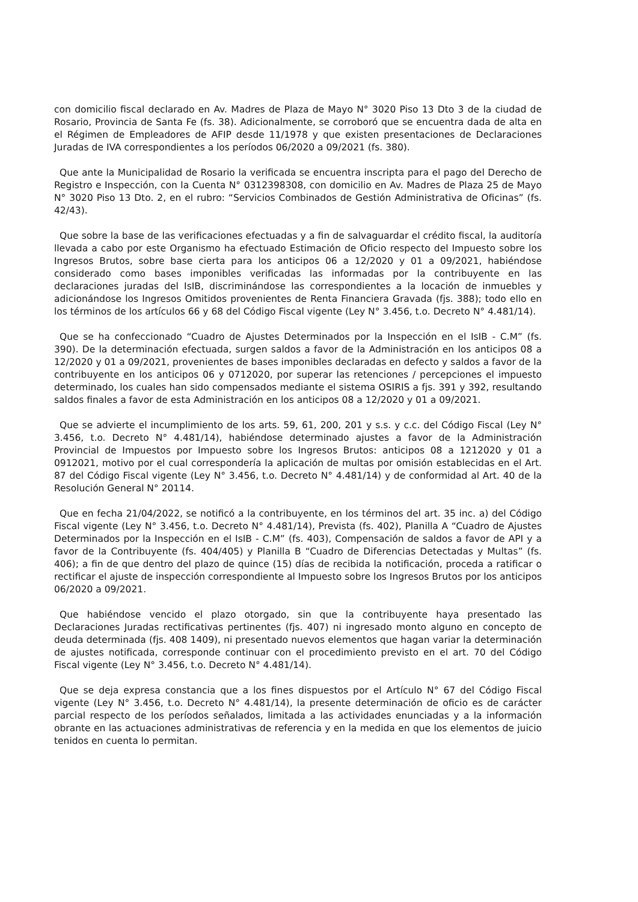con domicilio fiscal declarado en Av. Madres de Plaza de Mayo N° 3020 Piso 13 Dto 3 de la ciudad de Rosario, Provincia de Santa Fe (fs. 38). Adicionalmente, se corroboró que se encuentra dada de alta en el Régimen de Empleadores de AFIP desde 11/1978 y que existen presentaciones de Declaraciones Juradas de IVA correspondientes a los períodos 06/2020 a 09/2021 (fs. 380).
Que ante la Municipalidad de Rosario la verificada se encuentra inscripta para el pago del Derecho de Registro e Inspección, con la Cuenta N° 0312398308, con domicilio en Av. Madres de Plaza 25 de Mayo N° 3020 Piso 13 Dto. 2, en el rubro: “Servicios Combinados de Gestión Administrativa de Oficinas” (fs. 42/43).
Que sobre la base de las verificaciones efectuadas y a fin de salvaguardar el crédito fiscal, la auditoría llevada a cabo por este Organismo ha efectuado Estimación de Oficio respecto del Impuesto sobre los Ingresos Brutos, sobre base cierta para los anticipos 06 a 12/2020 y 01 a 09/2021, habiéndose considerado como bases imponibles verificadas las informadas por la contribuyente en las declaraciones juradas del IsIB, discriminándose las correspondientes a la locación de inmuebles y adicionándose los Ingresos Omitidos provenientes de Renta Financiera Gravada (fjs. 388); todo ello en los términos de los artículos 66 y 68 del Código Fiscal vigente (Ley N° 3.456, t.o. Decreto N° 4.481/14).
Que se ha confeccionado “Cuadro de Ajustes Determinados por la Inspección en el IsIB - C.M” (fs. 390). De la determinación efectuada, surgen saldos a favor de la Administración en los anticipos 08 a 12/2020 y 01 a 09/2021, provenientes de bases imponibles declaradas en defecto y saldos a favor de la contribuyente en los anticipos 06 y 0712020, por superar las retenciones / percepciones el impuesto determinado, los cuales han sido compensados mediante el sistema OSIRIS a fjs. 391 y 392, resultando saldos finales a favor de esta Administración en los anticipos 08 a 12/2020 y 01 a 09/2021.
Que se advierte el incumplimiento de los arts. 59, 61, 200, 201 y s.s. y c.c. del Código Fiscal (Ley N° 3.456, t.o. Decreto N° 4.481/14), habiéndose determinado ajustes a favor de la Administración Provincial de Impuestos por Impuesto sobre los Ingresos Brutos: anticipos 08 a 1212020 y 01 a 0912021, motivo por el cual correspondería la aplicación de multas por omisión establecidas en el Art. 87 del Código Fiscal vigente (Ley N° 3.456, t.o. Decreto N° 4.481/14) y de conformidad al Art. 40 de la Resolución General N° 20114.
Que en fecha 21/04/2022, se notificó a la contribuyente, en los términos del art. 35 inc. a) del Código Fiscal vigente (Ley N° 3.456, t.o. Decreto N° 4.481/14), Prevista (fs. 402), Planilla A “Cuadro de Ajustes Determinados por la Inspección en el IsIB - C.M” (fs. 403), Compensación de saldos a favor de API y a favor de la Contribuyente (fs. 404/405) y Planilla B “Cuadro de Diferencias Detectadas y Multas” (fs. 406); a fin de que dentro del plazo de quince (15) días de recibida la notificación, proceda a ratificar o rectificar el ajuste de inspección correspondiente al Impuesto sobre los Ingresos Brutos por los anticipos 06/2020 a 09/2021.
Que habiéndose vencido el plazo otorgado, sin que la contribuyente haya presentado las Declaraciones Juradas rectificativas pertinentes (fjs. 407) ni ingresado monto alguno en concepto de deuda determinada (fjs. 408 1409), ni presentado nuevos elementos que hagan variar la determinación de ajustes notificada, corresponde continuar con el procedimiento previsto en el art. 70 del Código Fiscal vigente (Ley N° 3.456, t.o. Decreto N° 4.481/14).
Que se deja expresa constancia que a los fines dispuestos por el Artículo N° 67 del Código Fiscal vigente (Ley N° 3.456, t.o. Decreto N° 4.481/14), la presente determinación de oficio es de carácter parcial respecto de los períodos señalados, limitada a las actividades enunciadas y a la información obrante en las actuaciones administrativas de referencia y en la medida en que los elementos de juicio tenidos en cuenta lo permitan.